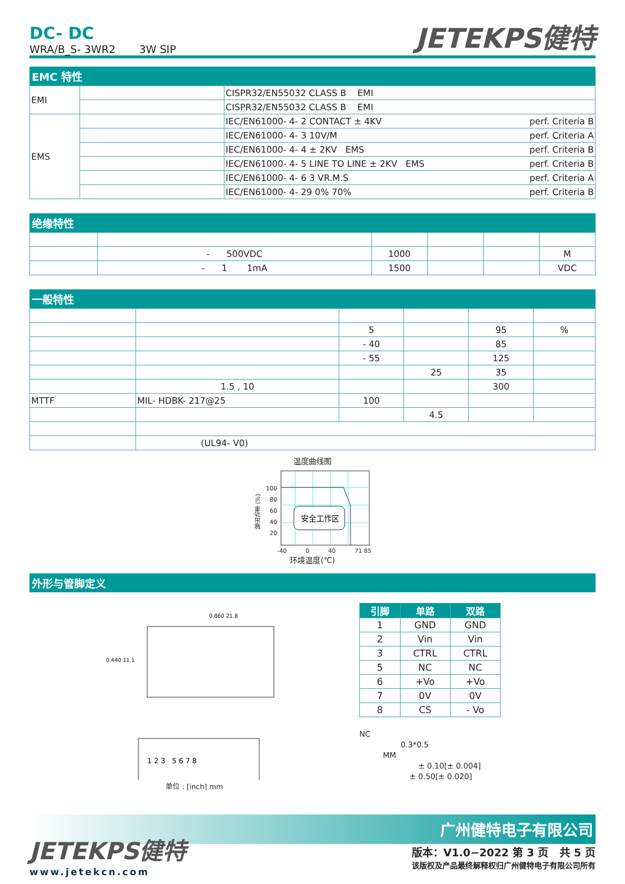DC- DC
WRA/B_S- 3WR2 3W SIP
JETEKPS健特
EMC 特性
| EMI | | CISPR32/EN55032 CLASS B EMI |
| | | CISPR32/EN55032 CLASS B EMI |
| EMS | | IEC/EN61000- 4- 2 CONTACT ± 4KV perf. Criteria B |
| | | IEC/EN61000- 4- 3 10V/M perf. Criteria A |
| | | IEC/EN61000- 4- 4 ± 2KV EMS perf. Criteria B |
| | | IEC/EN61000- 4- 5 LINE TO LINE ± 2KV EMS perf. Criteria B |
| | | IEC/EN61000- 4- 6 3 VR.M.S perf. Criteria A |
| | | IEC/EN61000- 4- 29 0% 70% perf. Criteria B |
绝缘特性
| | - 500VDC | 1000 | | | M |
| | - 1 1mA | 1500 | | | VDC |
一般特性
| | | 5 | | 95 | % |
| | | - 40 | | 85 | |
| | | - 55 | | 125 | |
| | | | 25 | 35 | |
| | 1.5 , 10 | | | 300 | |
| MTTF | MIL- HDBK- 217@25 | 100 | | | |
| | | | 4.5 | | |
| | (UL94- V0) | | | | |
温度曲线图
输出功率 (%)
100
80
60
40
20
安全工作区
-40 0 40 71 85
环境温度(℃)
外形与管脚定义
0.860 21.8
0.440 11.1
1 2 3 5 6 7 8
单位 : [inch] mm
| 引脚 | 单路 | 双路 |
| 1 | GND | GND |
| 2 | Vin | Vin |
| 3 | CTRL | CTRL |
| 5 | NC | NC |
| 6 | +Vo | +Vo |
| 7 | 0V | 0V |
| 8 | CS | - Vo |
NC
0.3*0.5
MM
± 0.10[± 0.004]
± 0.50[± 0.020]
广州健特电子有限公司
JETEKPS健特
www.jetekcn.com
版本：V1.0−2022 第 3 页 共 5 页
该版权及产品最终解释权归广州健特电子有限公司所有